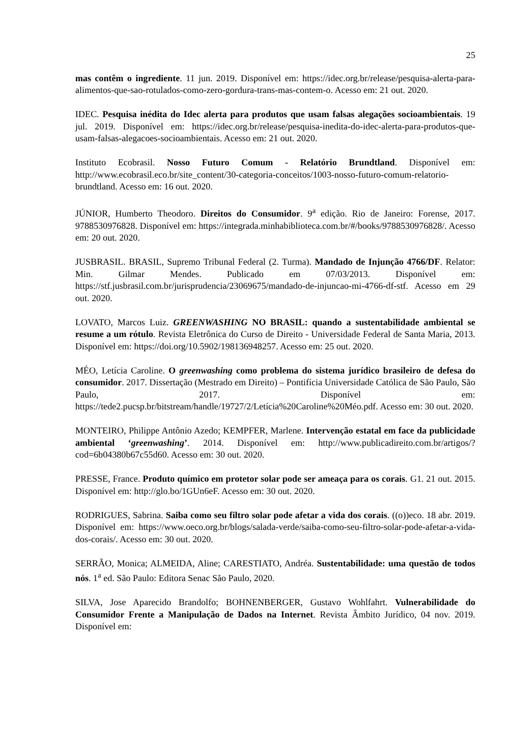25
mas contêm o ingrediente. 11 jun. 2019. Disponível em: https://idec.org.br/release/pesquisa-alerta-para-alimentos-que-sao-rotulados-como-zero-gordura-trans-mas-contem-o. Acesso em: 21 out. 2020.
IDEC. Pesquisa inédita do Idec alerta para produtos que usam falsas alegações socioambientais. 19 jul. 2019. Disponível em: https://idec.org.br/release/pesquisa-inedita-do-idec-alerta-para-produtos-que-usam-falsas-alegacoes-socioambientais. Acesso em: 21 out. 2020.
Instituto Ecobrasil. Nosso Futuro Comum - Relatório Brundtland. Disponível em: http://www.ecobrasil.eco.br/site_content/30-categoria-conceitos/1003-nosso-futuro-comum-relatorio-brundtland. Acesso em: 16 out. 2020.
JÚNIOR, Humberto Theodoro. Direitos do Consumidor. 9<sup>a</sup> edição. Rio de Janeiro: Forense, 2017. 9788530976828. Disponível em: https://integrada.minhabiblioteca.com.br/#/books/9788530976828/. Acesso em: 20 out. 2020.
JUSBRASIL. BRASIL, Supremo Tribunal Federal (2. Turma). Mandado de Injunção 4766/DF. Relator: Min. Gilmar Mendes. Publicado em 07/03/2013. Disponível em: https://stf.jusbrasil.com.br/jurisprudencia/23069675/mandado-de-injuncao-mi-4766-df-stf. Acesso em 29 out. 2020.
LOVATO, Marcos Luiz. GREENWASHING NO BRASIL: quando a sustentabilidade ambiental se resume a um rótulo. Revista Eletrônica do Curso de Direito - Universidade Federal de Santa Maria, 2013. Disponível em: https://doi.org/10.5902/198136948257. Acesso em: 25 out. 2020.
MÉO, Letícia Caroline. O greenwashing como problema do sistema jurídico brasileiro de defesa do consumidor. 2017. Dissertação (Mestrado em Direito) – Pontifícia Universidade Católica de São Paulo, São Paulo, 2017. Disponível em: https://tede2.pucsp.br/bitstream/handle/19727/2/Letícia%20Caroline%20Méo.pdf. Acesso em: 30 out. 2020.
MONTEIRO, Philippe Antônio Azedo; KEMPFER, Marlene. Intervenção estatal em face da publicidade ambiental ‘greenwashing’. 2014. Disponível em: http://www.publicadireito.com.br/artigos/?cod=6b04380b67c55d60. Acesso em: 30 out. 2020.
PRESSE, France. Produto químico em protetor solar pode ser ameaça para os corais. G1. 21 out. 2015. Disponível em: http://glo.bo/1GUn6eF. Acesso em: 30 out. 2020.
RODRIGUES, Sabrina. Saiba como seu filtro solar pode afetar a vida dos corais. ((o))eco. 18 abr. 2019. Disponível em: https://www.oeco.org.br/blogs/salada-verde/saiba-como-seu-filtro-solar-pode-afetar-a-vida-dos-corais/. Acesso em: 30 out. 2020.
SERRÃO, Monica; ALMEIDA, Aline; CARESTIATO, Andréa. Sustentabilidade: uma questão de todos nós. 1<sup>a</sup> ed. São Paulo: Editora Senac São Paulo, 2020.
SILVA, Jose Aparecido Brandolfo; BOHNENBERGER, Gustavo Wohlfahrt. Vulnerabilidade do Consumidor Frente a Manipulação de Dados na Internet. Revista Âmbito Jurídico, 04 nov. 2019. Disponível em: